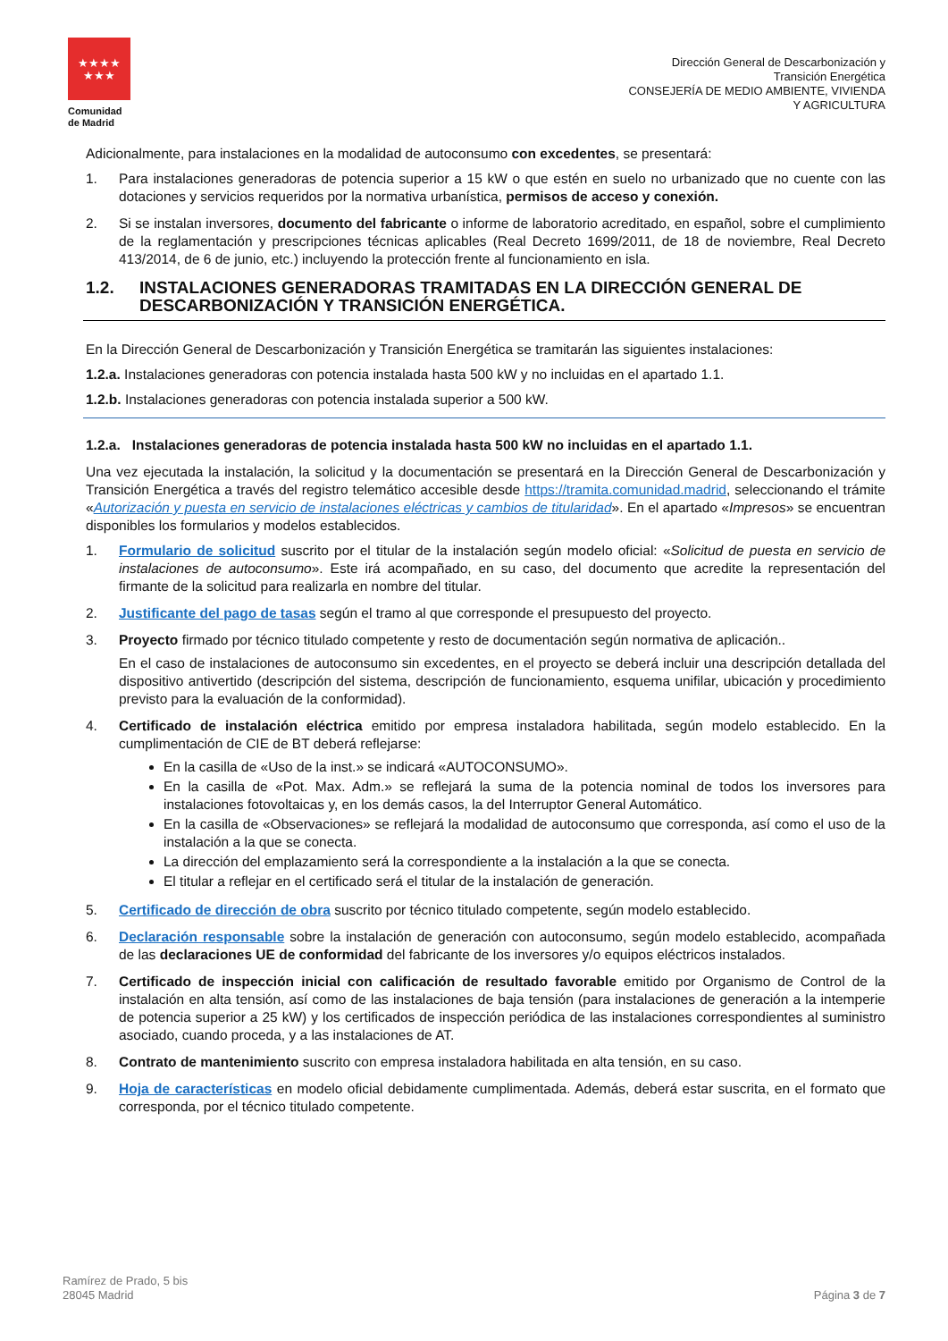★★★★
★★★
Comunidad de Madrid
Dirección General de Descarbonización y
Transición Energética
CONSEJERÍA DE MEDIO AMBIENTE, VIVIENDA
Y AGRICULTURA
Adicionalmente, para instalaciones en la modalidad de autoconsumo con excedentes, se presentará:
1. Para instalaciones generadoras de potencia superior a 15 kW o que estén en suelo no urbanizado que no cuente con las dotaciones y servicios requeridos por la normativa urbanística, permisos de acceso y conexión.
2. Si se instalan inversores, documento del fabricante o informe de laboratorio acreditado, en español, sobre el cumplimiento de la reglamentación y prescripciones técnicas aplicables (Real Decreto 1699/2011, de 18 de noviembre, Real Decreto 413/2014, de 6 de junio, etc.) incluyendo la protección frente al funcionamiento en isla.
1.2. INSTALACIONES GENERADORAS TRAMITADAS EN LA DIRECCIÓN GENERAL DE DESCARBONIZACIÓN Y TRANSICIÓN ENERGÉTICA.
En la Dirección General de Descarbonización y Transición Energética se tramitarán las siguientes instalaciones:
1.2.a. Instalaciones generadoras con potencia instalada hasta 500 kW y no incluidas en el apartado 1.1.
1.2.b. Instalaciones generadoras con potencia instalada superior a 500 kW.
1.2.a. Instalaciones generadoras de potencia instalada hasta 500 kW no incluidas en el apartado 1.1.
Una vez ejecutada la instalación, la solicitud y la documentación se presentará en la Dirección General de Descarbonización y Transición Energética a través del registro telemático accesible desde https://tramita.comunidad.madrid, seleccionando el trámite «Autorización y puesta en servicio de instalaciones eléctricas y cambios de titularidad». En el apartado «Impresos» se encuentran disponibles los formularios y modelos establecidos.
1. Formulario de solicitud suscrito por el titular de la instalación según modelo oficial: «Solicitud de puesta en servicio de instalaciones de autoconsumo». Este irá acompañado, en su caso, del documento que acredite la representación del firmante de la solicitud para realizarla en nombre del titular.
2. Justificante del pago de tasas según el tramo al que corresponde el presupuesto del proyecto.
3. Proyecto firmado por técnico titulado competente y resto de documentación según normativa de aplicación..
En el caso de instalaciones de autoconsumo sin excedentes, en el proyecto se deberá incluir una descripción detallada del dispositivo antivertido (descripción del sistema, descripción de funcionamiento, esquema unifilar, ubicación y procedimiento previsto para la evaluación de la conformidad).
4. Certificado de instalación eléctrica emitido por empresa instaladora habilitada, según modelo establecido. En la cumplimentación de CIE de BT deberá reflejarse:
En la casilla de «Uso de la inst.» se indicará «AUTOCONSUMO».
En la casilla de «Pot. Max. Adm.» se reflejará la suma de la potencia nominal de todos los inversores para instalaciones fotovoltaicas y, en los demás casos, la del Interruptor General Automático.
En la casilla de «Observaciones» se reflejará la modalidad de autoconsumo que corresponda, así como el uso de la instalación a la que se conecta.
La dirección del emplazamiento será la correspondiente a la instalación a la que se conecta.
El titular a reflejar en el certificado será el titular de la instalación de generación.
5. Certificado de dirección de obra suscrito por técnico titulado competente, según modelo establecido.
6. Declaración responsable sobre la instalación de generación con autoconsumo, según modelo establecido, acompañada de las declaraciones UE de conformidad del fabricante de los inversores y/o equipos eléctricos instalados.
7. Certificado de inspección inicial con calificación de resultado favorable emitido por Organismo de Control de la instalación en alta tensión, así como de las instalaciones de baja tensión (para instalaciones de generación a la intemperie de potencia superior a 25 kW) y los certificados de inspección periódica de las instalaciones correspondientes al suministro asociado, cuando proceda, y a las instalaciones de AT.
8. Contrato de mantenimiento suscrito con empresa instaladora habilitada en alta tensión, en su caso.
9. Hoja de características en modelo oficial debidamente cumplimentada. Además, deberá estar suscrita, en el formato que corresponda, por el técnico titulado competente.
Ramírez de Prado, 5 bis
28045 Madrid
Página 3 de 7